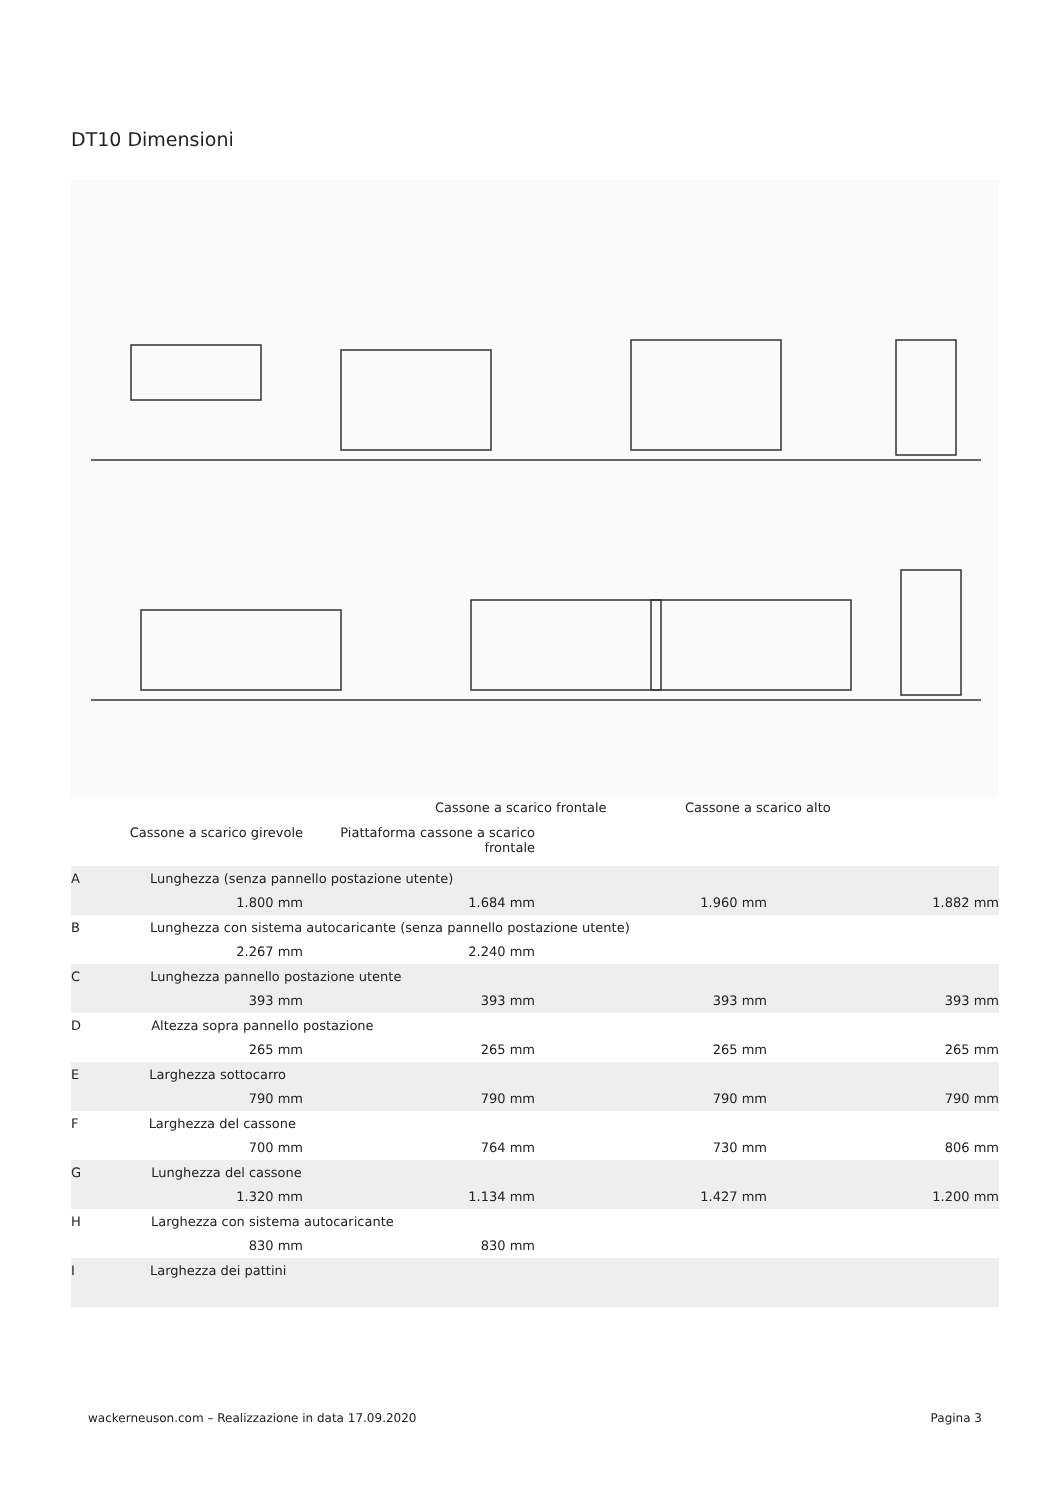DT10 Dimensioni
Cassone a scarico frontale Cassone a scarico alto
Cassone a scarico girevole Piattaforma cassone a scarico frontale
| A Lunghezza (senza pannello postazione utente) | | | |
| 1.800 mm | 1.684 mm | 1.960 mm | 1.882 mm |
| B Lunghezza con sistema autocaricante (senza pannello postazione utente) | | | |
| 2.267 mm | 2.240 mm | | |
| C Lunghezza pannello postazione utente | | | |
| 393 mm | 393 mm | 393 mm | 393 mm |
| D Altezza sopra pannello postazione | | | |
| 265 mm | 265 mm | 265 mm | 265 mm |
| E Larghezza sottocarro | | | |
| 790 mm | 790 mm | 790 mm | 790 mm |
| F Larghezza del cassone | | | |
| 700 mm | 764 mm | 730 mm | 806 mm |
| G Lunghezza del cassone | | | |
| 1.320 mm | 1.134 mm | 1.427 mm | 1.200 mm |
| H Larghezza con sistema autocaricante | | | |
| 830 mm | 830 mm | | |
| I Larghezza dei pattini | | | |
wackerneuson.com – Realizzazione in data 17.09.2020 Pagina 3